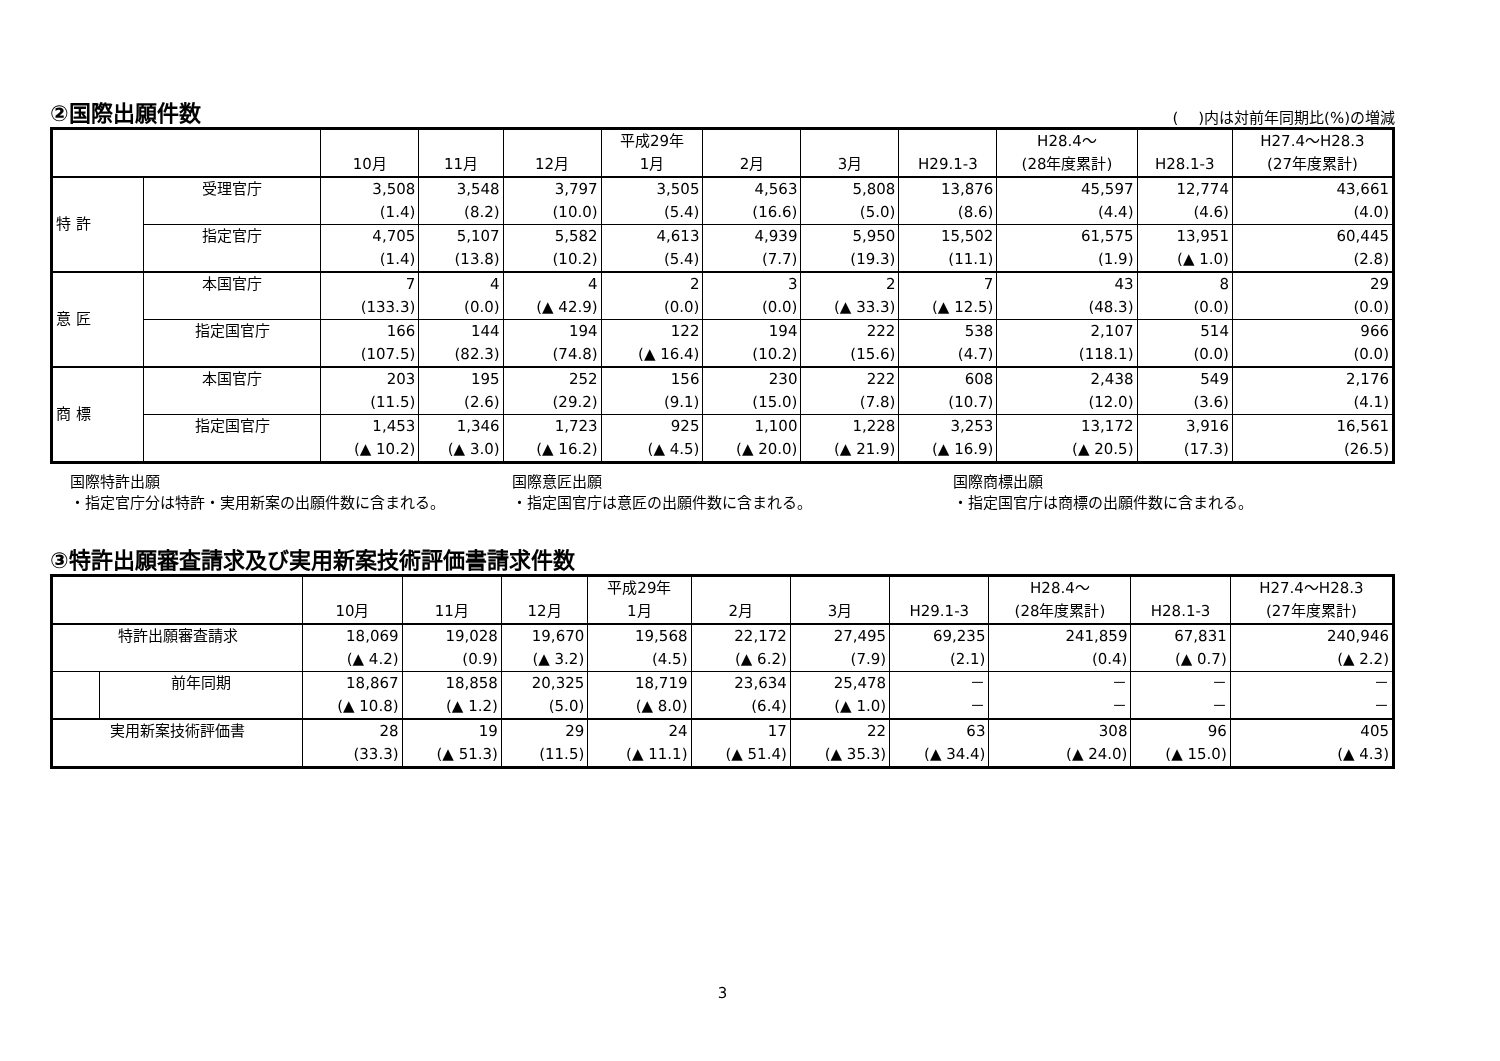②国際出願件数 (　 )内は対前年同期比(%)の増減
| | | 10月 | 11月 | 12月 | 平成29年 1月 | 2月 | 3月 | H29.1-3 | H28.4～ (28年度累計) | H28.1-3 | H27.4～H28.3 (27年度累計) |
| --- | --- | --- | --- | --- | --- | --- | --- | --- | --- | --- | --- |
| 特 許 | 受理官庁 | 3,508 | 3,548 | 3,797 | 3,505 | 4,563 | 5,808 | 13,876 | 45,597 | 12,774 | 43,661 |
| | | (1.4) | (8.2) | (10.0) | (5.4) | (16.6) | (5.0) | (8.6) | (4.4) | (4.6) | (4.0) |
| | 指定官庁 | 4,705 | 5,107 | 5,582 | 4,613 | 4,939 | 5,950 | 15,502 | 61,575 | 13,951 | 60,445 |
| | | (1.4) | (13.8) | (10.2) | (5.4) | (7.7) | (19.3) | (11.1) | (1.9) | (▲ 1.0) | (2.8) |
| 意 匠 | 本国官庁 | 7 | 4 | 4 | 2 | 3 | 2 | 7 | 43 | 8 | 29 |
| | | (133.3) | (0.0) | (▲ 42.9) | (0.0) | (0.0) | (▲ 33.3) | (▲ 12.5) | (48.3) | (0.0) | (0.0) |
| | 指定国官庁 | 166 | 144 | 194 | 122 | 194 | 222 | 538 | 2,107 | 514 | 966 |
| | | (107.5) | (82.3) | (74.8) | (▲ 16.4) | (10.2) | (15.6) | (4.7) | (118.1) | (0.0) | (0.0) |
| 商 標 | 本国官庁 | 203 | 195 | 252 | 156 | 230 | 222 | 608 | 2,438 | 549 | 2,176 |
| | | (11.5) | (2.6) | (29.2) | (9.1) | (15.0) | (7.8) | (10.7) | (12.0) | (3.6) | (4.1) |
| | 指定国官庁 | 1,453 | 1,346 | 1,723 | 925 | 1,100 | 1,228 | 3,253 | 13,172 | 3,916 | 16,561 |
| | | (▲ 10.2) | (▲ 3.0) | (▲ 16.2) | (▲ 4.5) | (▲ 20.0) | (▲ 21.9) | (▲ 16.9) | (▲ 20.5) | (17.3) | (26.5) |
国際特許出願
・指定官庁分は特許・実用新案の出願件数に含まれる。
国際意匠出願
・指定国官庁は意匠の出願件数に含まれる。
国際商標出願
・指定国官庁は商標の出願件数に含まれる。
③特許出願審査請求及び実用新案技術評価書請求件数
| | | 10月 | 11月 | 12月 | 平成29年 1月 | 2月 | 3月 | H29.1-3 | H28.4～ (28年度累計) | H28.1-3 | H27.4～H28.3 (27年度累計) |
| --- | --- | --- | --- | --- | --- | --- | --- | --- | --- | --- | --- |
| 特許出願審査請求 | | 18,069 | 19,028 | 19,670 | 19,568 | 22,172 | 27,495 | 69,235 | 241,859 | 67,831 | 240,946 |
| | | (▲ 4.2) | (0.9) | (▲ 3.2) | (4.5) | (▲ 6.2) | (7.9) | (2.1) | (0.4) | (▲ 0.7) | (▲ 2.2) |
| | 前年同期 | 18,867 | 18,858 | 20,325 | 18,719 | 23,634 | 25,478 | － | － | － | － |
| | | (▲ 10.8) | (▲ 1.2) | (5.0) | (▲ 8.0) | (6.4) | (▲ 1.0) | － | － | － | － |
| 実用新案技術評価書 | | 28 | 19 | 29 | 24 | 17 | 22 | 63 | 308 | 96 | 405 |
| | | (33.3) | (▲ 51.3) | (11.5) | (▲ 11.1) | (▲ 51.4) | (▲ 35.3) | (▲ 34.4) | (▲ 24.0) | (▲ 15.0) | (▲ 4.3) |
3